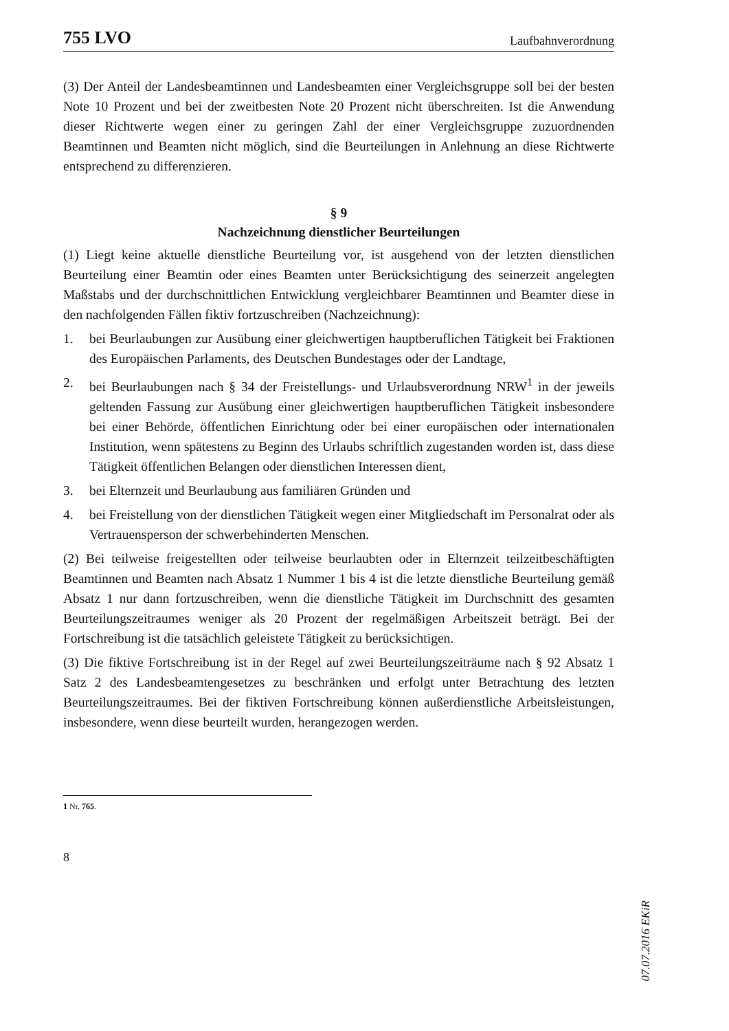755 LVO Laufbahnverordnung
(3) Der Anteil der Landesbeamtinnen und Landesbeamten einer Vergleichsgruppe soll bei der besten Note 10 Prozent und bei der zweitbesten Note 20 Prozent nicht überschreiten. Ist die Anwendung dieser Richtwerte wegen einer zu geringen Zahl der einer Vergleichsgruppe zuzuordnenden Beamtinnen und Beamten nicht möglich, sind die Beurteilungen in Anlehnung an diese Richtwerte entsprechend zu differenzieren.
§ 9
Nachzeichnung dienstlicher Beurteilungen
(1) Liegt keine aktuelle dienstliche Beurteilung vor, ist ausgehend von der letzten dienstlichen Beurteilung einer Beamtin oder eines Beamten unter Berücksichtigung des seinerzeit angelegten Maßstabs und der durchschnittlichen Entwicklung vergleichbarer Beamtinnen und Beamter diese in den nachfolgenden Fällen fiktiv fortzuschreiben (Nachzeichnung):
1. bei Beurlaubungen zur Ausübung einer gleichwertigen hauptberuflichen Tätigkeit bei Fraktionen des Europäischen Parlaments, des Deutschen Bundestages oder der Landtage,
2. bei Beurlaubungen nach § 34 der Freistellungs- und Urlaubsverordnung NRW<sup>1</sup> in der jeweils geltenden Fassung zur Ausübung einer gleichwertigen hauptberuflichen Tätigkeit insbesondere bei einer Behörde, öffentlichen Einrichtung oder bei einer europäischen oder internationalen Institution, wenn spätestens zu Beginn des Urlaubs schriftlich zugestanden worden ist, dass diese Tätigkeit öffentlichen Belangen oder dienstlichen Interessen dient,
3. bei Elternzeit und Beurlaubung aus familiären Gründen und
4. bei Freistellung von der dienstlichen Tätigkeit wegen einer Mitgliedschaft im Personalrat oder als Vertrauensperson der schwerbehinderten Menschen.
(2) Bei teilweise freigestellten oder teilweise beurlaubten oder in Elternzeit teilzeitbeschäftigten Beamtinnen und Beamten nach Absatz 1 Nummer 1 bis 4 ist die letzte dienstliche Beurteilung gemäß Absatz 1 nur dann fortzuschreiben, wenn die dienstliche Tätigkeit im Durchschnitt des gesamten Beurteilungszeitraumes weniger als 20 Prozent der regelmäßigen Arbeitszeit beträgt. Bei der Fortschreibung ist die tatsächlich geleistete Tätigkeit zu berücksichtigen.
(3) Die fiktive Fortschreibung ist in der Regel auf zwei Beurteilungszeiträume nach § 92 Absatz 1 Satz 2 des Landesbeamtengesetzes zu beschränken und erfolgt unter Betrachtung des letzten Beurteilungszeitraumes. Bei der fiktiven Fortschreibung können außerdienstliche Arbeitsleistungen, insbesondere, wenn diese beurteilt wurden, herangezogen werden.
1 Nr. 765.
8
07.07.2016 EKiR